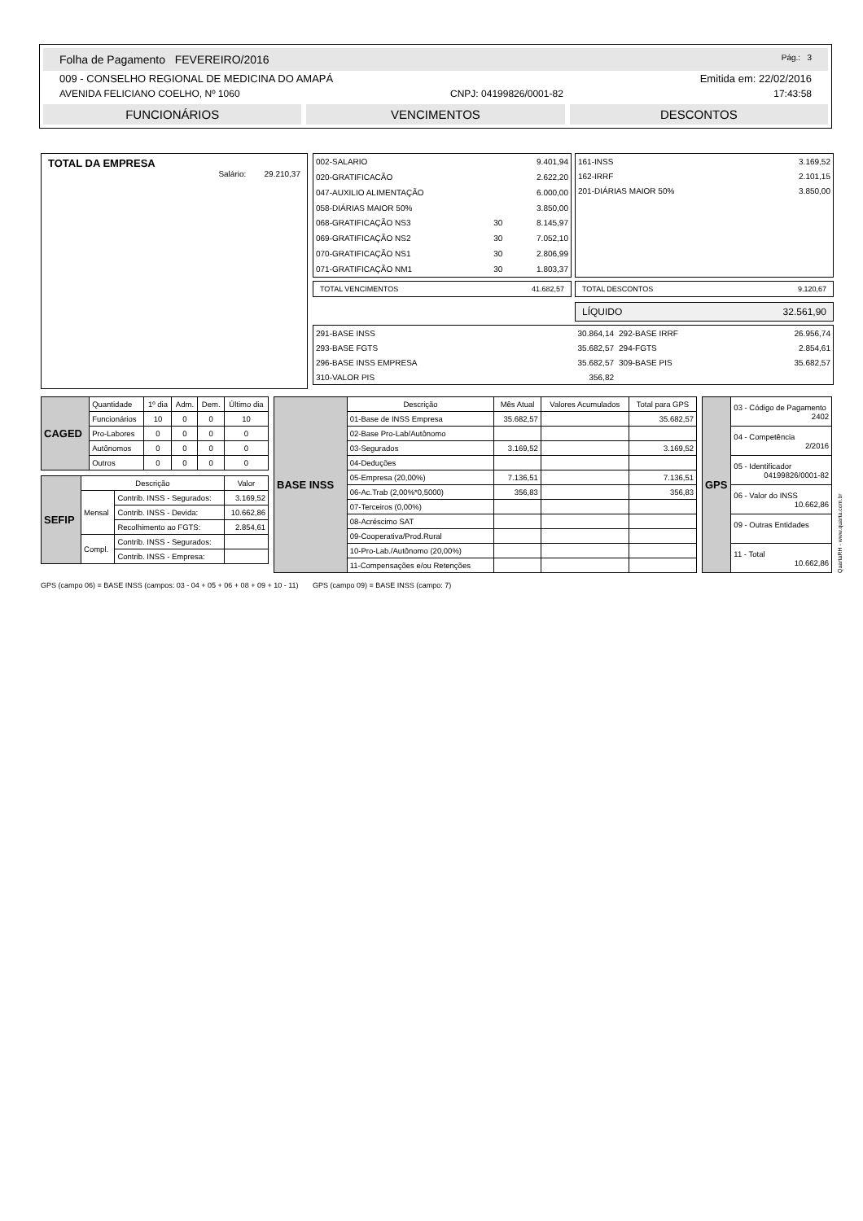Folha de Pagamento FEVEREIRO/2016 Pág.: 3
009 - CONSELHO REGIONAL DE MEDICINA DO AMAPÁ Emitida em: 22/02/2016
AVENIDA FELICIANO COELHO, Nº 1060 CNPJ: 04199826/0001-82 17:43:58
FUNCIONÁRIOS VENCIMENTOS DESCONTOS
TOTAL DA EMPRESA
Salário: 29.210,37
| 002-SALARIO | | 9.401,94 |
| 020-GRATIFICACÃO | | 2.622,20 |
| 047-AUXILIO ALIMENTAÇÃO | | 6.000,00 |
| 058-DIÁRIAS MAIOR 50% | | 3.850,00 |
| 068-GRATIFICAÇÃO NS3 | 30 | 8.145,97 |
| 069-GRATIFICAÇÃO NS2 | 30 | 7.052,10 |
| 070-GRATIFICAÇÃO NS1 | 30 | 2.806,99 |
| 071-GRATIFICAÇÃO NM1 | 30 | 1.803,37 |
| 161-INSS | 3.169,52 |
| 162-IRRF | 2.101,15 |
| 201-DIÁRIAS MAIOR 50% | 3.850,00 |
TOTAL VENCIMENTOS 41.682,57 TOTAL DESCONTOS 9.120,67
LÍQUIDO 32.561,90
| 291-BASE INSS | 30.864,14 | 292-BASE IRRF | 26.956,74 |
| 293-BASE FGTS | 35.682,57 | 294-FGTS | 2.854,61 |
| 296-BASE INSS EMPRESA | 35.682,57 | 309-BASE PIS | 35.682,57 |
| 310-VALOR PIS | 356,82 | | |
| CAGED | Quantidade | 1º dia | Adm. | Dem. | Último dia |
| | Funcionários | 10 | 0 | 0 | 10 |
| | Pro-Labores | 0 | 0 | 0 | 0 |
| | Autônomos | 0 | 0 | 0 | 0 |
| | Outros | 0 | 0 | 0 | 0 |
| SEFIP | Descrição | | Valor |
| | Mensal | Contrib. INSS - Segurados: | 3.169,52 |
| | | Contrib. INSS - Devida: | 10.662,86 |
| | | Recolhimento ao FGTS: | 2.854,61 |
| | Compl. | Contrib. INSS - Segurados: | |
| | | Contrib. INSS - Empresa: | |
| BASE INSS | Descrição | Mês Atual | Valores Acumulados | Total para GPS |
| | 01-Base de INSS Empresa | 35.682,57 | | 35.682,57 |
| | 02-Base Pro-Lab/Autônomo | | | |
| | 03-Segurados | 3.169,52 | | 3.169,52 |
| | 04-Deduções | | | |
| | 05-Empresa (20,00%) | 7.136,51 | | 7.136,51 |
| | 06-Ac.Trab (2,00%*0,5000) | 356,83 | | 356,83 |
| | 07-Terceiros (0,00%) | | | |
| | 08-Acréscimo SAT | | | |
| | 09-Cooperativa/Prod.Rural | | | |
| | 10-Pro-Lab./Autônomo (20,00%) | | | |
| | 11-Compensações e/ou Retenções | | | |
| GPS | 03 - Código de Pagamento 2402 |
| | 04 - Competência 2/2016 |
| | 05 - Identificador 04199826/0001-82 |
| | 06 - Valor do INSS 10.662,86 |
| | 09 - Outras Entidades |
| | 11 - Total 10.662,86 |
QuartaRH - www.quarta.com.br
GPS (campo 06) = BASE INSS (campos: 03 - 04 + 05 + 06 + 08 + 09 + 10 - 11) GPS (campo 09) = BASE INSS (campo: 7)